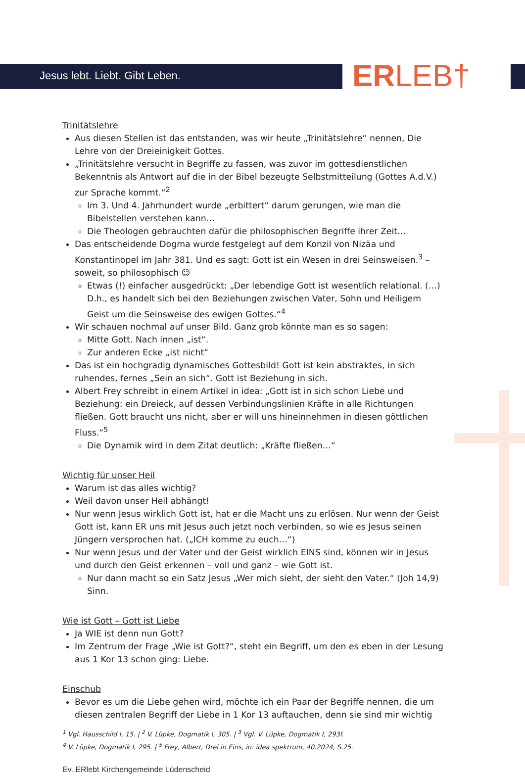Jesus lebt. Liebt. Gibt Leben. ERLEB†
Trinitätslehre
Aus diesen Stellen ist das entstanden, was wir heute „Trinitätslehre“ nennen, Die Lehre von der Dreieinigkeit Gottes.
„Trinitätslehre versucht in Begriffe zu fassen, was zuvor im gottesdienstlichen Bekenntnis als Antwort auf die in der Bibel bezeugte Selbstmitteilung (Gottes A.d.V.) zur Sprache kommt.“<sup>2</sup>
Im 3. Und 4. Jahrhundert wurde „erbittert“ darum gerungen, wie man die Bibelstellen verstehen kann…
Die Theologen gebrauchten dafür die philosophischen Begriffe ihrer Zeit…
Das entscheidende Dogma wurde festgelegt auf dem Konzil von Nizäa und Konstantinopel im Jahr 381. Und es sagt: Gott ist ein Wesen in drei Seinsweisen.<sup>3</sup> – soweit, so philosophisch ☺
Etwas (!) einfacher ausgedrückt: „Der lebendige Gott ist wesentlich relational. (…) D.h., es handelt sich bei den Beziehungen zwischen Vater, Sohn und Heiligem Geist um die Seinsweise des ewigen Gottes.“<sup>4</sup>
Wir schauen nochmal auf unser Bild. Ganz grob könnte man es so sagen:
Mitte Gott. Nach innen „ist“.
Zur anderen Ecke „ist nicht“
Das ist ein hochgradig dynamisches Gottesbild! Gott ist kein abstraktes, in sich ruhendes, fernes „Sein an sich“. Gott ist Beziehung in sich.
Albert Frey schreibt in einem Artikel in idea: „Gott ist in sich schon Liebe und Beziehung: ein Dreieck, auf dessen Verbindungslinien Kräfte in alle Richtungen fließen. Gott braucht uns nicht, aber er will uns hineinnehmen in diesen göttlichen Fluss.“<sup>5</sup>
Die Dynamik wird in dem Zitat deutlich: „Kräfte fließen…“
Wichtig für unser Heil
Warum ist das alles wichtig?
Weil davon unser Heil abhängt!
Nur wenn Jesus wirklich Gott ist, hat er die Macht uns zu erlösen. Nur wenn der Geist Gott ist, kann ER uns mit Jesus auch jetzt noch verbinden, so wie es Jesus seinen Jüngern versprochen hat. („ICH komme zu euch…“)
Nur wenn Jesus und der Vater und der Geist wirklich EINS sind, können wir in Jesus und durch den Geist erkennen – voll und ganz – wie Gott ist.
Nur dann macht so ein Satz Jesus „Wer mich sieht, der sieht den Vater.“ (Joh 14,9) Sinn.
Wie ist Gott – Gott ist Liebe
Ja WIE ist denn nun Gott?
Im Zentrum der Frage „Wie ist Gott?“, steht ein Begriff, um den es eben in der Lesung aus 1 Kor 13 schon ging: Liebe.
Einschub
Bevor es um die Liebe gehen wird, möchte ich ein Paar der Begriffe nennen, die um diesen zentralen Begriff der Liebe in 1 Kor 13 auftauchen, denn sie sind mir wichtig
<sup>1</sup> Vgl. Hausschild I, 15. | <sup>2</sup> V. Lüpke, Dogmatik I, 305. | <sup>3</sup> Vgl. V. Lüpke, Dogmatik I, 293f.
<sup>4</sup> V. Lüpke, Dogmatik I, 295. | <sup>5</sup> Frey, Albert, Drei in Eins, in: idea spektrum, 40.2024, S.25.
Ev. ERlebt Kirchengemeinde Lüdenscheid